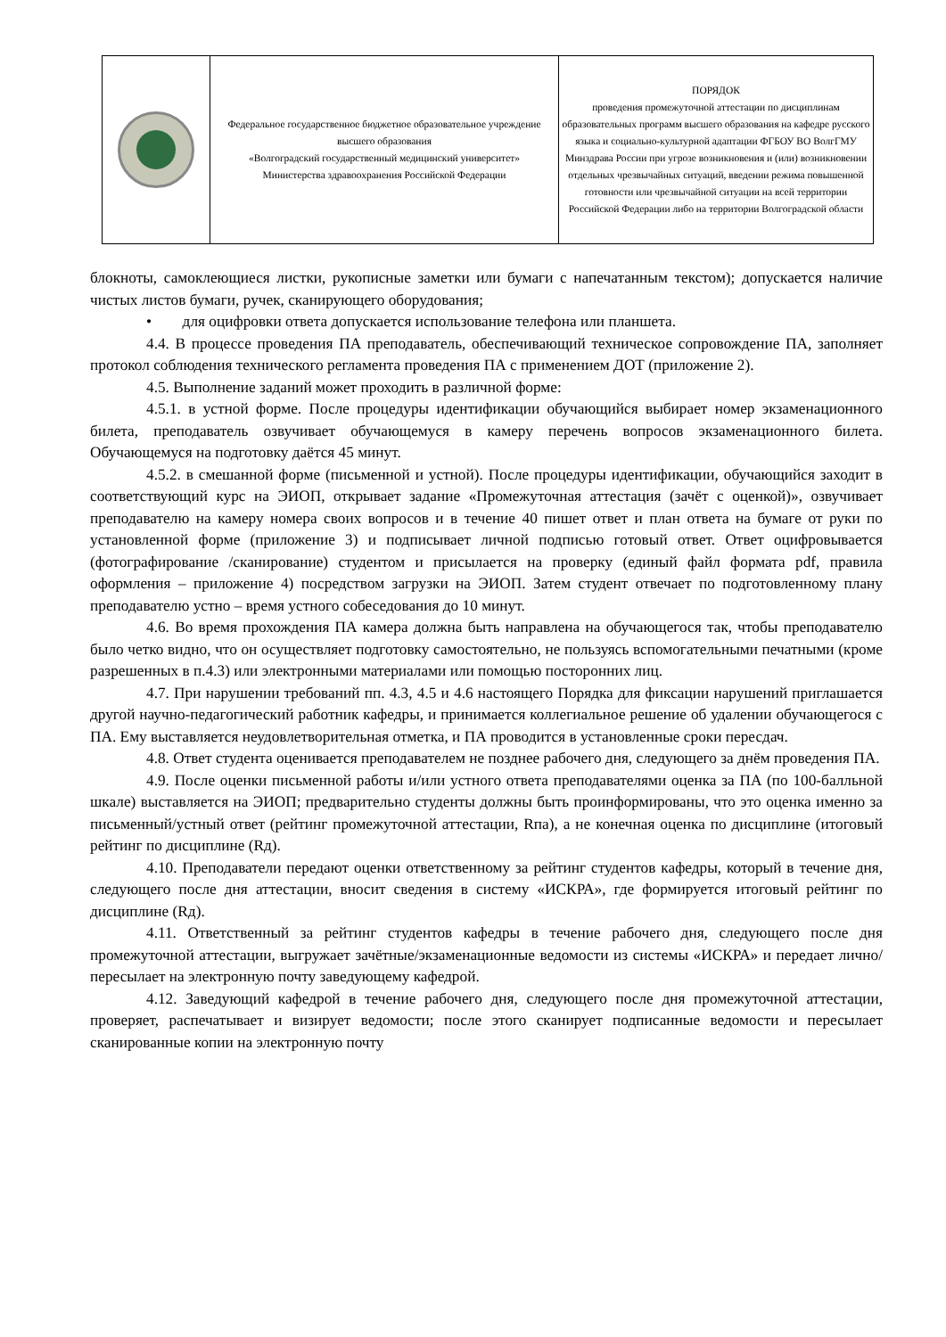| | Федеральное государственное бюджетное образовательное учреждение высшего образования «Волгоградский государственный медицинский университет» Министерства здравоохранения Российской Федерации | ПОРЯДОК проведения промежуточной аттестации по дисциплинам образовательных программ высшего образования на кафедре русского языка и социально-культурной адаптации ФГБОУ ВО ВолгГМУ Минздрава России при угрозе возникновения и (или) возникновении отдельных чрезвычайных ситуаций, введении режима повышенной готовности или чрезвычайной ситуации на всей территории Российской Федерации либо на территории Волгоградской области |
блокноты, самоклеющиеся листки, рукописные заметки или бумаги с напечатанным текстом); допускается наличие чистых листов бумаги, ручек, сканирующего оборудования;
• для оцифровки ответа допускается использование телефона или планшета.
4.4. В процессе проведения ПА преподаватель, обеспечивающий техническое сопровождение ПА, заполняет протокол соблюдения технического регламента проведения ПА с применением ДОТ (приложение 2).
4.5. Выполнение заданий может проходить в различной форме:
4.5.1. в устной форме. После процедуры идентификации обучающийся выбирает номер экзаменационного билета, преподаватель озвучивает обучающемуся в камеру перечень вопросов экзаменационного билета. Обучающемуся на подготовку даётся 45 минут.
4.5.2. в смешанной форме (письменной и устной). После процедуры идентификации, обучающийся заходит в соответствующий курс на ЭИОП, открывает задание «Промежуточная аттестация (зачёт с оценкой)», озвучивает преподавателю на камеру номера своих вопросов и в течение 40 пишет ответ и план ответа на бумаге от руки по установленной форме (приложение 3) и подписывает личной подписью готовый ответ. Ответ оцифровывается (фотографирование /сканирование) студентом и присылается на проверку (единый файл формата pdf, правила оформления – приложение 4) посредством загрузки на ЭИОП. Затем студент отвечает по подготовленному плану преподавателю устно – время устного собеседования до 10 минут.
4.6. Во время прохождения ПА камера должна быть направлена на обучающегося так, чтобы преподавателю было четко видно, что он осуществляет подготовку самостоятельно, не пользуясь вспомогательными печатными (кроме разрешенных в п.4.3) или электронными материалами или помощью посторонних лиц.
4.7. При нарушении требований пп. 4.3, 4.5 и 4.6 настоящего Порядка для фиксации нарушений приглашается другой научно-педагогический работник кафедры, и принимается коллегиальное решение об удалении обучающегося с ПА. Ему выставляется неудовлетворительная отметка, и ПА проводится в установленные сроки пересдач.
4.8. Ответ студента оценивается преподавателем не позднее рабочего дня, следующего за днём проведения ПА.
4.9. После оценки письменной работы и/или устного ответа преподавателями оценка за ПА (по 100-балльной шкале) выставляется на ЭИОП; предварительно студенты должны быть проинформированы, что это оценка именно за письменный/устный ответ (рейтинг промежуточной аттестации, Rпа), а не конечная оценка по дисциплине (итоговый рейтинг по дисциплине (Rд).
4.10. Преподаватели передают оценки ответственному за рейтинг студентов кафедры, который в течение дня, следующего после дня аттестации, вносит сведения в систему «ИСКРА», где формируется итоговый рейтинг по дисциплине (Rд).
4.11. Ответственный за рейтинг студентов кафедры в течение рабочего дня, следующего после дня промежуточной аттестации, выгружает зачётные/экзаменационные ведомости из системы «ИСКРА» и передает лично/пересылает на электронную почту заведующему кафедрой.
4.12. Заведующий кафедрой в течение рабочего дня, следующего после дня промежуточной аттестации, проверяет, распечатывает и визирует ведомости; после этого сканирует подписанные ведомости и пересылает сканированные копии на электронную почту